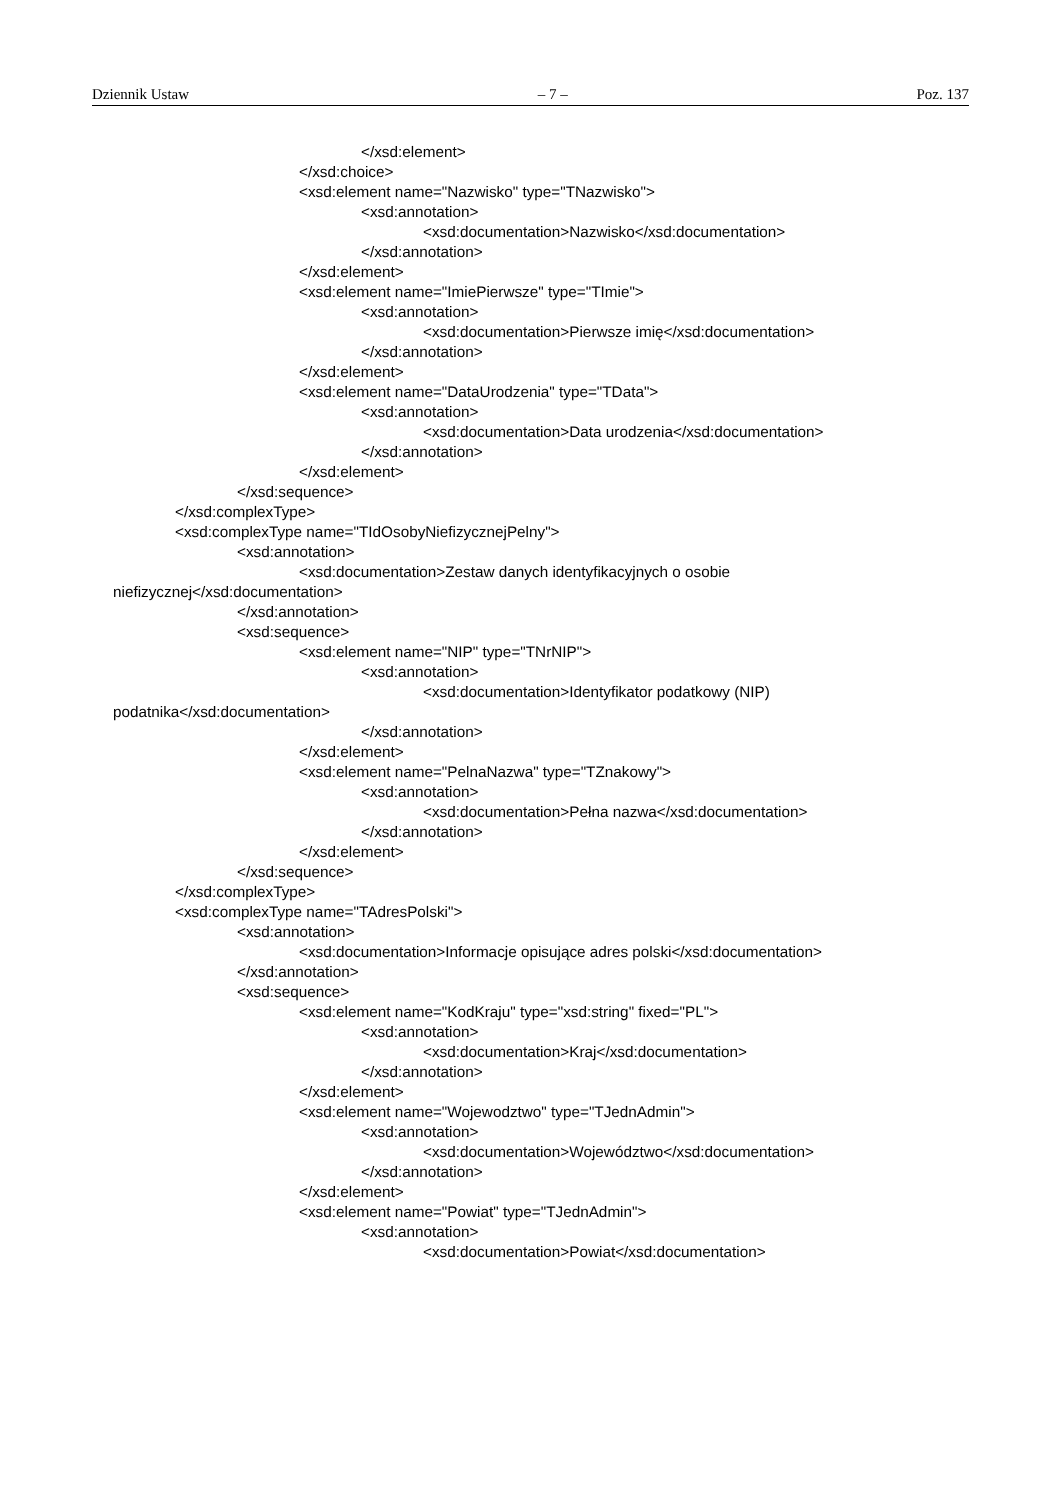Dziennik Ustaw – 7 – Poz. 137
</xsd:element>
</xsd:choice>
<xsd:element name="Nazwisko" type="TNazwisko">
<xsd:annotation>
<xsd:documentation>Nazwisko</xsd:documentation>
</xsd:annotation>
</xsd:element>
<xsd:element name="ImiePierwsze" type="TImie">
<xsd:annotation>
<xsd:documentation>Pierwsze imię</xsd:documentation>
</xsd:annotation>
</xsd:element>
<xsd:element name="DataUrodzenia" type="TData">
<xsd:annotation>
<xsd:documentation>Data urodzenia</xsd:documentation>
</xsd:annotation>
</xsd:element>
</xsd:sequence>
</xsd:complexType>
<xsd:complexType name="TIdOsobyNiefizycznejPelny">
<xsd:annotation>
<xsd:documentation>Zestaw danych identyfikacyjnych o osobie
niefizycznej</xsd:documentation>
</xsd:annotation>
<xsd:sequence>
<xsd:element name="NIP" type="TNrNIP">
<xsd:annotation>
<xsd:documentation>Identyfikator podatkowy (NIP)
podatnika</xsd:documentation>
</xsd:annotation>
</xsd:element>
<xsd:element name="PelnaNazwa" type="TZnakowy">
<xsd:annotation>
<xsd:documentation>Pełna nazwa</xsd:documentation>
</xsd:annotation>
</xsd:element>
</xsd:sequence>
</xsd:complexType>
<xsd:complexType name="TAdresPolski">
<xsd:annotation>
<xsd:documentation>Informacje opisujące adres polski</xsd:documentation>
</xsd:annotation>
<xsd:sequence>
<xsd:element name="KodKraju" type="xsd:string" fixed="PL">
<xsd:annotation>
<xsd:documentation>Kraj</xsd:documentation>
</xsd:annotation>
</xsd:element>
<xsd:element name="Wojewodztwo" type="TJednAdmin">
<xsd:annotation>
<xsd:documentation>Województwo</xsd:documentation>
</xsd:annotation>
</xsd:element>
<xsd:element name="Powiat" type="TJednAdmin">
<xsd:annotation>
<xsd:documentation>Powiat</xsd:documentation>